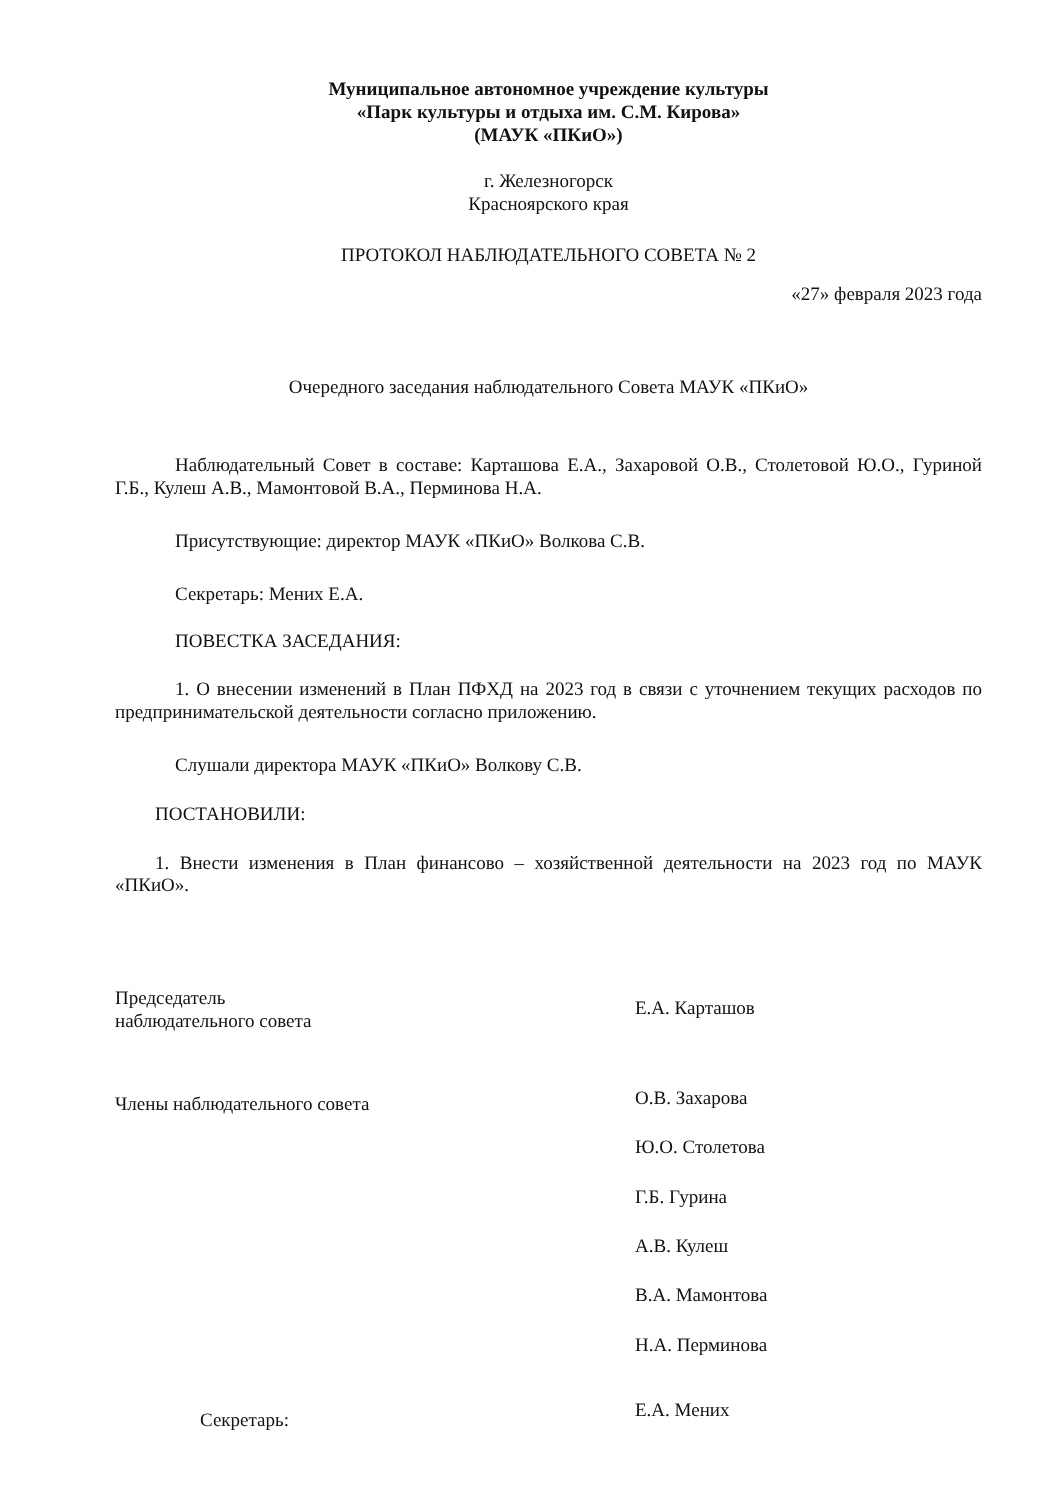Муниципальное автономное учреждение культуры
«Парк культуры и отдыха им. С.М. Кирова»
(МАУК «ПКиО»)
г. Железногорск
Красноярского края
ПРОТОКОЛ НАБЛЮДАТЕЛЬНОГО СОВЕТА № 2
«27» февраля 2023 года
Очередного заседания наблюдательного Совета МАУК «ПКиО»
Наблюдательный Совет в составе: Карташова Е.А., Захаровой О.В., Столетовой Ю.О., Гуриной Г.Б., Кулеш А.В., Мамонтовой В.А., Перминова Н.А.
Присутствующие: директор МАУК «ПКиО» Волкова С.В.
Секретарь: Мених Е.А.
ПОВЕСТКА ЗАСЕДАНИЯ:
1. О внесении изменений в План ПФХД на 2023 год в связи с уточнением текущих расходов по предпринимательской деятельности согласно приложению.
Слушали директора МАУК «ПКиО» Волкову С.В.
ПОСТАНОВИЛИ:
1. Внести изменения в План финансово – хозяйственной деятельности на 2023 год по МАУК «ПКиО».
Председатель
наблюдательного совета
Е.А. Карташов
Члены наблюдательного совета
О.В. Захарова
Ю.О. Столетова
Г.Б. Гурина
А.В. Кулеш
В.А. Мамонтова
Н.А. Перминова
Секретарь:
Е.А. Мених